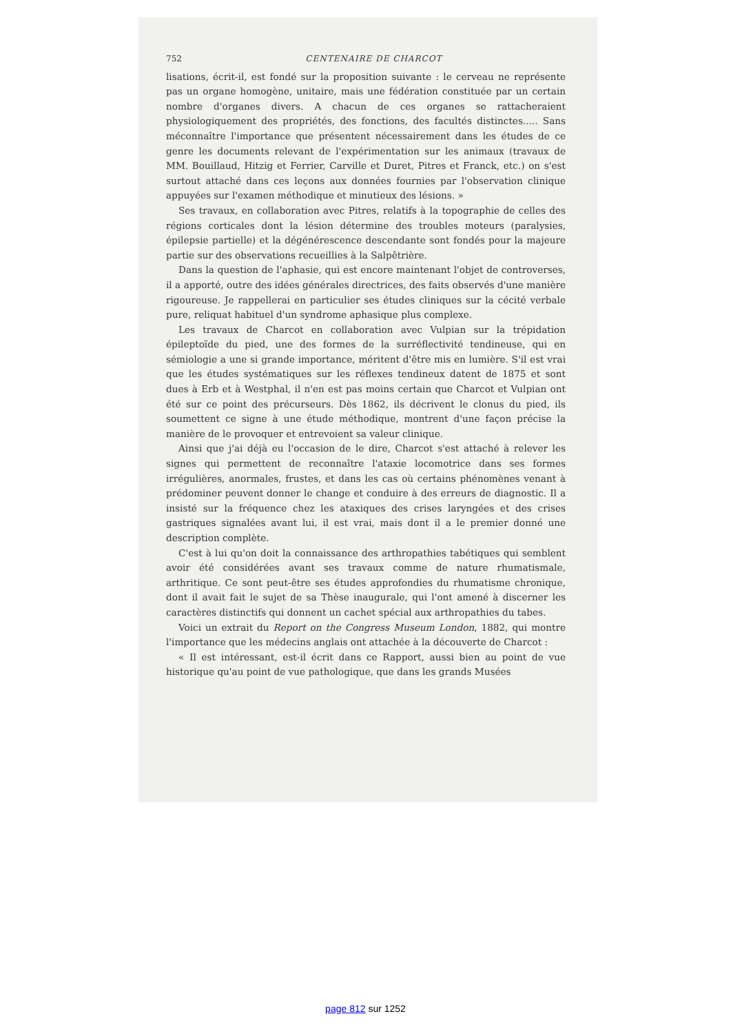752 CENTENAIRE DE CHARCOT
lisations, écrit-il, est fondé sur la proposition suivante : le cerveau ne représente pas un organe homogène, unitaire, mais une fédération constituée par un certain nombre d'organes divers. A chacun de ces organes se rattacheraient physiologiquement des propriétés, des fonctions, des facultés distinctes..... Sans méconnaître l'importance que présentent nécessairement dans les études de ce genre les documents relevant de l'expérimentation sur les animaux (travaux de MM. Bouillaud, Hitzig et Ferrier, Carville et Duret, Pitres et Franck, etc.) on s'est surtout attaché dans ces leçons aux données fournies par l'observation clinique appuyées sur l'examen méthodique et minutieux des lésions. »
Ses travaux, en collaboration avec Pitres, relatifs à la topographie de celles des régions corticales dont la lésion détermine des troubles moteurs (paralysies, épilepsie partielle) et la dégénérescence descendante sont fondés pour la majeure partie sur des observations recueillies à la Salpêtrière.
Dans la question de l'aphasie, qui est encore maintenant l'objet de controverses, il a apporté, outre des idées générales directrices, des faits observés d'une manière rigoureuse. Je rappellerai en particulier ses études cliniques sur la cécité verbale pure, reliquat habituel d'un syndrome aphasique plus complexe.
Les travaux de Charcot en collaboration avec Vulpian sur la trépidation épileptoïde du pied, une des formes de la surréflectivité tendineuse, qui en sémiologie a une si grande importance, méritent d'être mis en lumière. S'il est vrai que les études systématiques sur les réflexes tendineux datent de 1875 et sont dues à Erb et à Westphal, il n'en est pas moins certain que Charcot et Vulpian ont été sur ce point des précurseurs. Dès 1862, ils décrivent le clonus du pied, ils soumettent ce signe à une étude méthodique, montrent d'une façon précise la manière de le provoquer et entrevoient sa valeur clinique.
Ainsi que j'ai déjà eu l'occasion de le dire, Charcot s'est attaché à relever les signes qui permettent de reconnaître l'ataxie locomotrice dans ses formes irrégulières, anormales, frustes, et dans les cas où certains phénomènes venant à prédominer peuvent donner le change et conduire à des erreurs de diagnostic. Il a insisté sur la fréquence chez les ataxiques des crises laryngées et des crises gastriques signalées avant lui, il est vrai, mais dont il a le premier donné une description complète.
C'est à lui qu'on doit la connaissance des arthropathies tabétiques qui semblent avoir été considérées avant ses travaux comme de nature rhumatismale, arthritique. Ce sont peut-être ses études approfondies du rhumatisme chronique, dont il avait fait le sujet de sa Thèse inaugurale, qui l'ont amené à discerner les caractères distinctifs qui donnent un cachet spécial aux arthropathies du tabes.
Voici un extrait du Report on the Congress Museum London, 1882, qui montre l'importance que les médecins anglais ont attachée à la découverte de Charcot :
« Il est intéressant, est-il écrit dans ce Rapport, aussi bien au point de vue historique qu'au point de vue pathologique, que dans les grands Musées
page 812 sur 1252